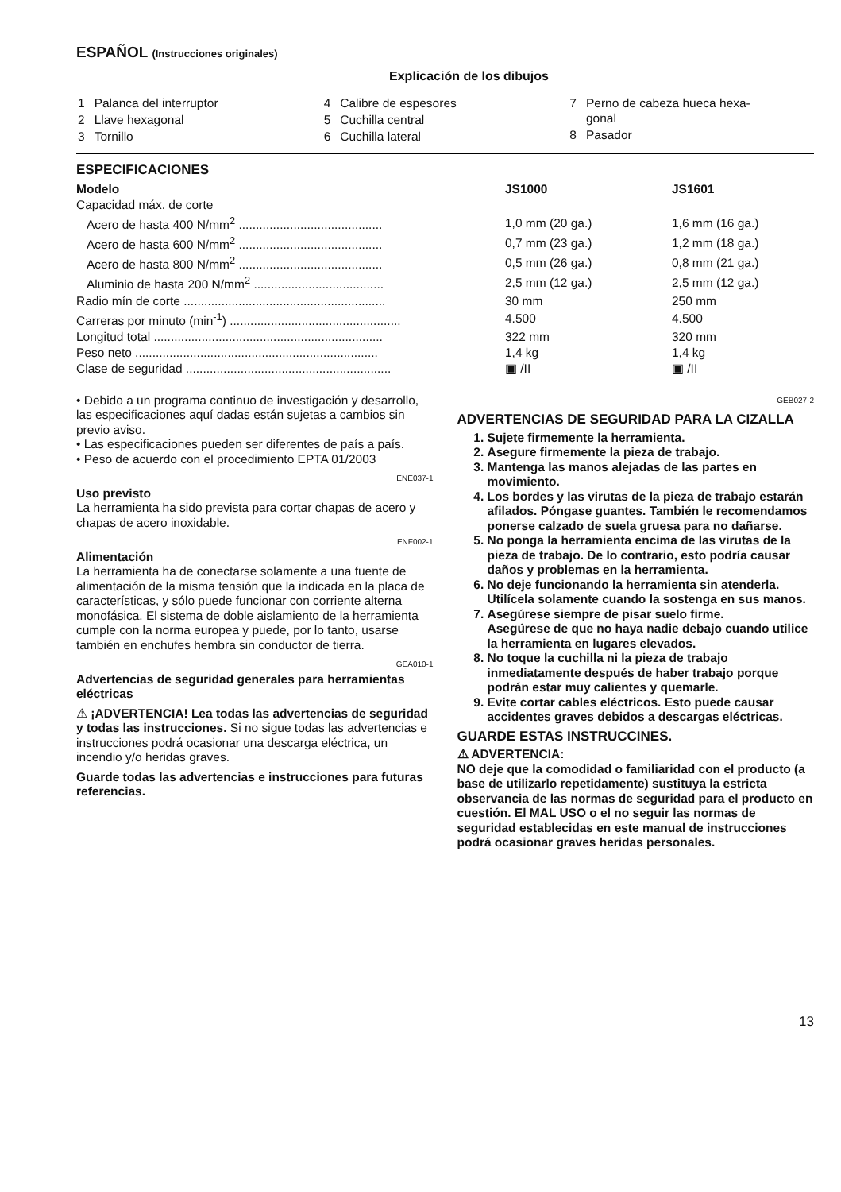ESPAÑOL (Instrucciones originales)
Explicación de los dibujos
| 1 | Palanca del interruptor |
| 2 | Llave hexagonal |
| 3 | Tornillo |
| 4 | Calibre de espesores |
| 5 | Cuchilla central |
| 6 | Cuchilla lateral |
| 7 | Perno de cabeza hueca hexa- gonal |
| 8 | Pasador |
ESPECIFICACIONES
| Modelo | JS1000 | JS1601 |
| --- | --- | --- |
| Capacidad máx. de corte | | |
| Acero de hasta 400 N/mm<sup>2</sup> .......................................... | 1,0 mm (20 ga.) | 1,6 mm (16 ga.) |
| Acero de hasta 600 N/mm<sup>2</sup> .......................................... | 0,7 mm (23 ga.) | 1,2 mm (18 ga.) |
| Acero de hasta 800 N/mm<sup>2</sup> .......................................... | 0,5 mm (26 ga.) | 0,8 mm (21 ga.) |
| Aluminio de hasta 200 N/mm<sup>2</sup> ...................................... | 2,5 mm (12 ga.) | 2,5 mm (12 ga.) |
| Radio mín de corte ........................................................... | 30 mm | 250 mm |
| Carreras por minuto (min<sup>-1</sup>) .................................................. | 4.500 | 4.500 |
| Longitud total ................................................................... | 322 mm | 320 mm |
| Peso neto ....................................................................... | 1,4 kg | 1,4 kg |
| Clase de seguridad ............................................................ | ▣ /II | ▣ /II |
• Debido a un programa continuo de investigación y desarrollo, las especificaciones aquí dadas están sujetas a cambios sin previo aviso.
• Las especificaciones pueden ser diferentes de país a país.
• Peso de acuerdo con el procedimiento EPTA 01/2003
ENE037-1
Uso previsto
La herramienta ha sido prevista para cortar chapas de acero y chapas de acero inoxidable.
ENF002-1
Alimentación
La herramienta ha de conectarse solamente a una fuente de alimentación de la misma tensión que la indicada en la placa de características, y sólo puede funcionar con corriente alterna monofásica. El sistema de doble aislamiento de la herramienta cumple con la norma europea y puede, por lo tanto, usarse también en enchufes hembra sin conductor de tierra.
GEA010-1
Advertencias de seguridad generales para herramientas eléctricas
⚠ ¡ADVERTENCIA! Lea todas las advertencias de seguridad y todas las instrucciones. Si no sigue todas las advertencias e instrucciones podrá ocasionar una descarga eléctrica, un incendio y/o heridas graves.
Guarde todas las advertencias e instrucciones para futuras referencias.
GEB027-2
ADVERTENCIAS DE SEGURIDAD PARA LA CIZALLA
1. Sujete firmemente la herramienta.
2. Asegure firmemente la pieza de trabajo.
3. Mantenga las manos alejadas de las partes en movimiento.
4. Los bordes y las virutas de la pieza de trabajo estarán afilados. Póngase guantes. También le recomendamos ponerse calzado de suela gruesa para no dañarse.
5. No ponga la herramienta encima de las virutas de la pieza de trabajo. De lo contrario, esto podría causar daños y problemas en la herramienta.
6. No deje funcionando la herramienta sin atenderla. Utilícela solamente cuando la sostenga en sus manos.
7. Asegúrese siempre de pisar suelo firme.
Asegúrese de que no haya nadie debajo cuando utilice la herramienta en lugares elevados.
8. No toque la cuchilla ni la pieza de trabajo inmediatamente después de haber trabajo porque podrán estar muy calientes y quemarle.
9. Evite cortar cables eléctricos. Esto puede causar accidentes graves debidos a descargas eléctricas.
GUARDE ESTAS INSTRUCCINES.
⚠ ADVERTENCIA:
NO deje que la comodidad o familiaridad con el producto (a base de utilizarlo repetidamente) sustituya la estricta observancia de las normas de seguridad para el producto en cuestión. El MAL USO o el no seguir las normas de seguridad establecidas en este manual de instrucciones podrá ocasionar graves heridas personales.
13